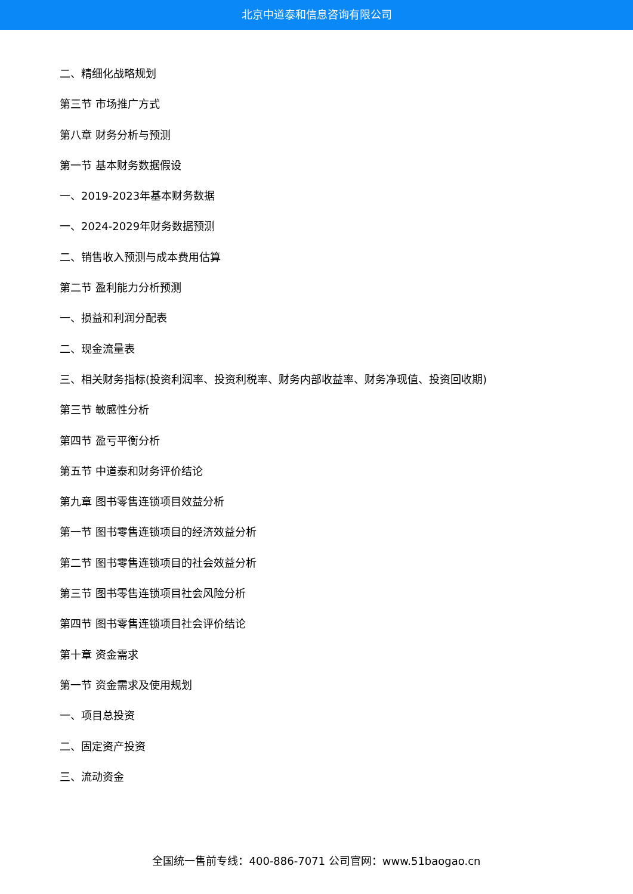北京中道泰和信息咨询有限公司
二、精细化战略规划
第三节 市场推广方式
第八章 财务分析与预测
第一节 基本财务数据假设
一、2019-2023年基本财务数据
一、2024-2029年财务数据预测
二、销售收入预测与成本费用估算
第二节 盈利能力分析预测
一、损益和利润分配表
二、现金流量表
三、相关财务指标(投资利润率、投资利税率、财务内部收益率、财务净现值、投资回收期)
第三节 敏感性分析
第四节 盈亏平衡分析
第五节 中道泰和财务评价结论
第九章 图书零售连锁项目效益分析
第一节 图书零售连锁项目的经济效益分析
第二节 图书零售连锁项目的社会效益分析
第三节 图书零售连锁项目社会风险分析
第四节 图书零售连锁项目社会评价结论
第十章 资金需求
第一节 资金需求及使用规划
一、项目总投资
二、固定资产投资
三、流动资金
全国统一售前专线：400-886-7071 公司官网：www.51baogao.cn